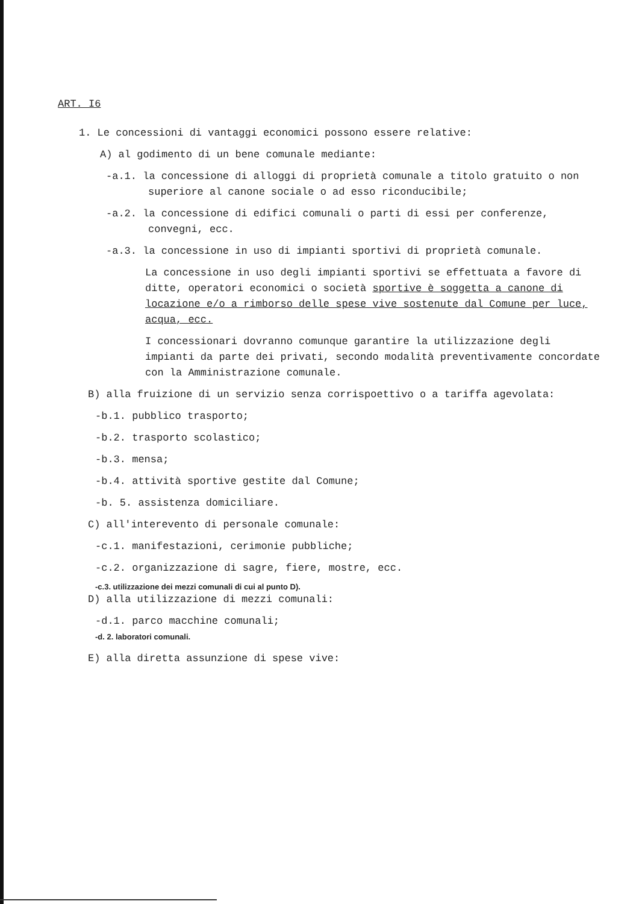ART. I6
1. Le concessioni di vantaggi economici possono essere relative:
A) al godimento di un bene comunale mediante:
-a.1. la concessione di alloggi di proprietà comunale a titolo gratuito o non superiore al canone sociale o ad esso riconducibile;
-a.2. la concessione di edifici comunali o parti di essi per conferenze, convegni, ecc.
-a.3. la concessione in uso di impianti sportivi di proprietà comunale.
La concessione in uso degli impianti sportivi se effettuata a favore di ditte, operatori economici o società sportive è soggetta a canone di locazione e/o a rimborso delle spese vive sostenute dal Comune per luce, acqua, ecc.
I concessionari dovranno comunque garantire la utilizzazione degli impianti da parte dei privati, secondo modalità preventivamente concordate con la Amministrazione comunale.
B) alla fruizione di un servizio senza corrispoettivo o a tariffa agevolata:
-b.1. pubblico trasporto;
-b.2. trasporto scolastico;
-b.3. mensa;
-b.4. attività sportive gestite dal Comune;
-b. 5. assistenza domiciliare.
C) all'interevento di personale comunale:
-c.1. manifestazioni, cerimonie pubbliche;
-c.2. organizzazione di sagre, fiere, mostre, ecc.
-c.3. utilizzazione dei mezzi comunali di cui al punto D).
D) alla utilizzazione di mezzi comunali:
-d.1. parco macchine comunali;
-d. 2. laboratori comunali.
E) alla diretta assunzione di spese vive: